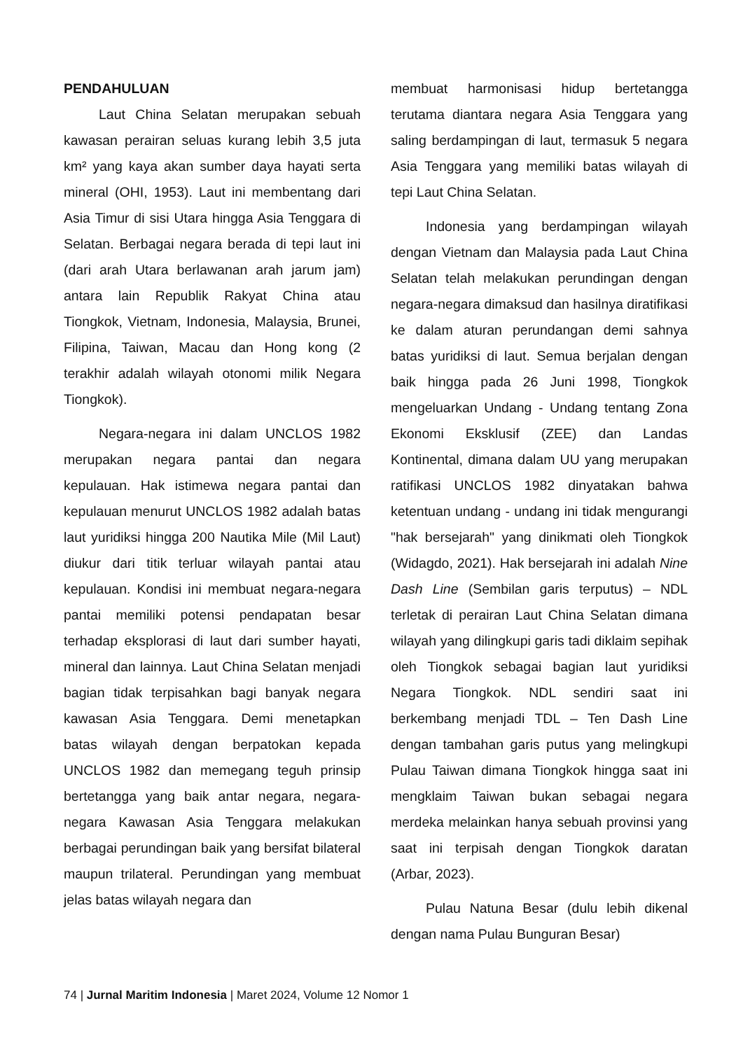PENDAHULUAN
Laut China Selatan merupakan sebuah kawasan perairan seluas kurang lebih 3,5 juta km² yang kaya akan sumber daya hayati serta mineral (OHI, 1953). Laut ini membentang dari Asia Timur di sisi Utara hingga Asia Tenggara di Selatan. Berbagai negara berada di tepi laut ini (dari arah Utara berlawanan arah jarum jam) antara lain Republik Rakyat China atau Tiongkok, Vietnam, Indonesia, Malaysia, Brunei, Filipina, Taiwan, Macau dan Hong kong (2 terakhir adalah wilayah otonomi milik Negara Tiongkok).
Negara-negara ini dalam UNCLOS 1982 merupakan negara pantai dan negara kepulauan. Hak istimewa negara pantai dan kepulauan menurut UNCLOS 1982 adalah batas laut yuridiksi hingga 200 Nautika Mile (Mil Laut) diukur dari titik terluar wilayah pantai atau kepulauan. Kondisi ini membuat negara-negara pantai memiliki potensi pendapatan besar terhadap eksplorasi di laut dari sumber hayati, mineral dan lainnya. Laut China Selatan menjadi bagian tidak terpisahkan bagi banyak negara kawasan Asia Tenggara. Demi menetapkan batas wilayah dengan berpatokan kepada UNCLOS 1982 dan memegang teguh prinsip bertetangga yang baik antar negara, negara-negara Kawasan Asia Tenggara melakukan berbagai perundingan baik yang bersifat bilateral maupun trilateral. Perundingan yang membuat jelas batas wilayah negara dan
membuat harmonisasi hidup bertetangga terutama diantara negara Asia Tenggara yang saling berdampingan di laut, termasuk 5 negara Asia Tenggara yang memiliki batas wilayah di tepi Laut China Selatan.
Indonesia yang berdampingan wilayah dengan Vietnam dan Malaysia pada Laut China Selatan telah melakukan perundingan dengan negara-negara dimaksud dan hasilnya diratifikasi ke dalam aturan perundangan demi sahnya batas yuridiksi di laut. Semua berjalan dengan baik hingga pada 26 Juni 1998, Tiongkok mengeluarkan Undang - Undang tentang Zona Ekonomi Eksklusif (ZEE) dan Landas Kontinental, dimana dalam UU yang merupakan ratifikasi UNCLOS 1982 dinyatakan bahwa ketentuan undang - undang ini tidak mengurangi "hak bersejarah" yang dinikmati oleh Tiongkok (Widagdo, 2021). Hak bersejarah ini adalah Nine Dash Line (Sembilan garis terputus) – NDL terletak di perairan Laut China Selatan dimana wilayah yang dilingkupi garis tadi diklaim sepihak oleh Tiongkok sebagai bagian laut yuridiksi Negara Tiongkok. NDL sendiri saat ini berkembang menjadi TDL – Ten Dash Line dengan tambahan garis putus yang melingkupi Pulau Taiwan dimana Tiongkok hingga saat ini mengklaim Taiwan bukan sebagai negara merdeka melainkan hanya sebuah provinsi yang saat ini terpisah dengan Tiongkok daratan (Arbar, 2023).
Pulau Natuna Besar (dulu lebih dikenal dengan nama Pulau Bunguran Besar)
74 | Jurnal Maritim Indonesia | Maret 2024, Volume 12 Nomor 1